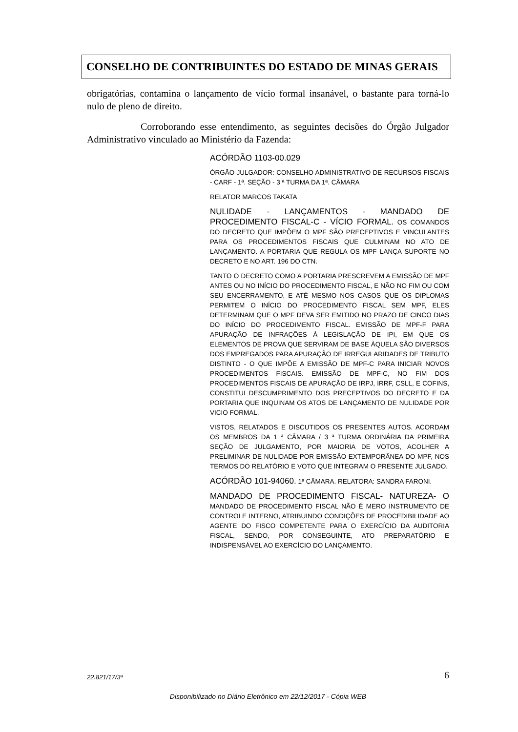CONSELHO DE CONTRIBUINTES DO ESTADO DE MINAS GERAIS
obrigatórias, contamina o lançamento de vício formal insanável, o bastante para torná-lo nulo de pleno de direito.
Corroborando esse entendimento, as seguintes decisões do Órgão Julgador Administrativo vinculado ao Ministério da Fazenda:
ACÓRDÃO 1103-00.029
ÓRGÃO JULGADOR: CONSELHO ADMINISTRATIVO DE RECURSOS FISCAIS - CARF - 1ª. SEÇÃO - 3 ª TURMA DA 1ª. CÂMARA
RELATOR MARCOS TAKATA
NULIDADE - LANÇAMENTOS - MANDADO DE PROCEDIMENTO FISCAL-C - VÍCIO FORMAL. OS COMANDOS DO DECRETO QUE IMPÕEM O MPF SÃO PRECEPTIVOS E VINCULANTES PARA OS PROCEDIMENTOS FISCAIS QUE CULMINAM NO ATO DE LANÇAMENTO. A PORTARIA QUE REGULA OS MPF LANÇA SUPORTE NO DECRETO E NO ART. 196 DO CTN.
TANTO O DECRETO COMO A PORTARIA PRESCREVEM A EMISSÃO DE MPF ANTES OU NO INÍCIO DO PROCEDIMENTO FISCAL, E NÃO NO FIM OU COM SEU ENCERRAMENTO, E ATÉ MESMO NOS CASOS QUE OS DIPLOMAS PERMITEM O INÍCIO DO PROCEDIMENTO FISCAL SEM MPF, ELES DETERMINAM QUE O MPF DEVA SER EMITIDO NO PRAZO DE CINCO DIAS DO INÍCIO DO PROCEDIMENTO FISCAL. EMISSÃO DE MPF-F PARA APURAÇÃO DE INFRAÇÕES À LEGISLAÇÃO DE IPI, EM QUE OS ELEMENTOS DE PROVA QUE SERVIRAM DE BASE ÀQUELA SÃO DIVERSOS DOS EMPREGADOS PARA APURAÇÃO DE IRREGULARIDADES DE TRIBUTO DISTINTO - O QUE IMPÕE A EMISSÃO DE MPF-C PARA INICIAR NOVOS PROCEDIMENTOS FISCAIS. EMISSÃO DE MPF-C, NO FIM DOS PROCEDIMENTOS FISCAIS DE APURAÇÃO DE IRPJ, IRRF, CSLL, E COFINS, CONSTITUI DESCUMPRIMENTO DOS PRECEPTIVOS DO DECRETO E DA PORTARIA QUE INQUINAM OS ATOS DE LANÇAMENTO DE NULIDADE POR VICIO FORMAL.
VISTOS, RELATADOS E DISCUTIDOS OS PRESENTES AUTOS. ACORDAM OS MEMBROS DA 1 ª CÂMARA / 3 ª TURMA ORDINÁRIA DA PRIMEIRA SEÇÃO DE JULGAMENTO, POR MAIORIA DE VOTOS, ACOLHER A PRELIMINAR DE NULIDADE POR EMISSÃO EXTEMPORÂNEA DO MPF, NOS TERMOS DO RELATÓRIO E VOTO QUE INTEGRAM O PRESENTE JULGADO.
ACÓRDÃO 101-94060. 1ª CÂMARA. RELATORA: SANDRA FARONI.
MANDADO DE PROCEDIMENTO FISCAL- NATUREZA- O MANDADO DE PROCEDIMENTO FISCAL NÃO É MERO INSTRUMENTO DE CONTROLE INTERNO, ATRIBUINDO CONDIÇÕES DE PROCEDIBILIDADE AO AGENTE DO FISCO COMPETENTE PARA O EXERCÍCIO DA AUDITORIA FISCAL, SENDO, POR CONSEGUINTE, ATO PREPARATÓRIO E INDISPENSÁVEL AO EXERCÍCIO DO LANÇAMENTO.
22.821/17/3ª
6
Disponibilizado no Diário Eletrônico em 22/12/2017 - Cópia WEB